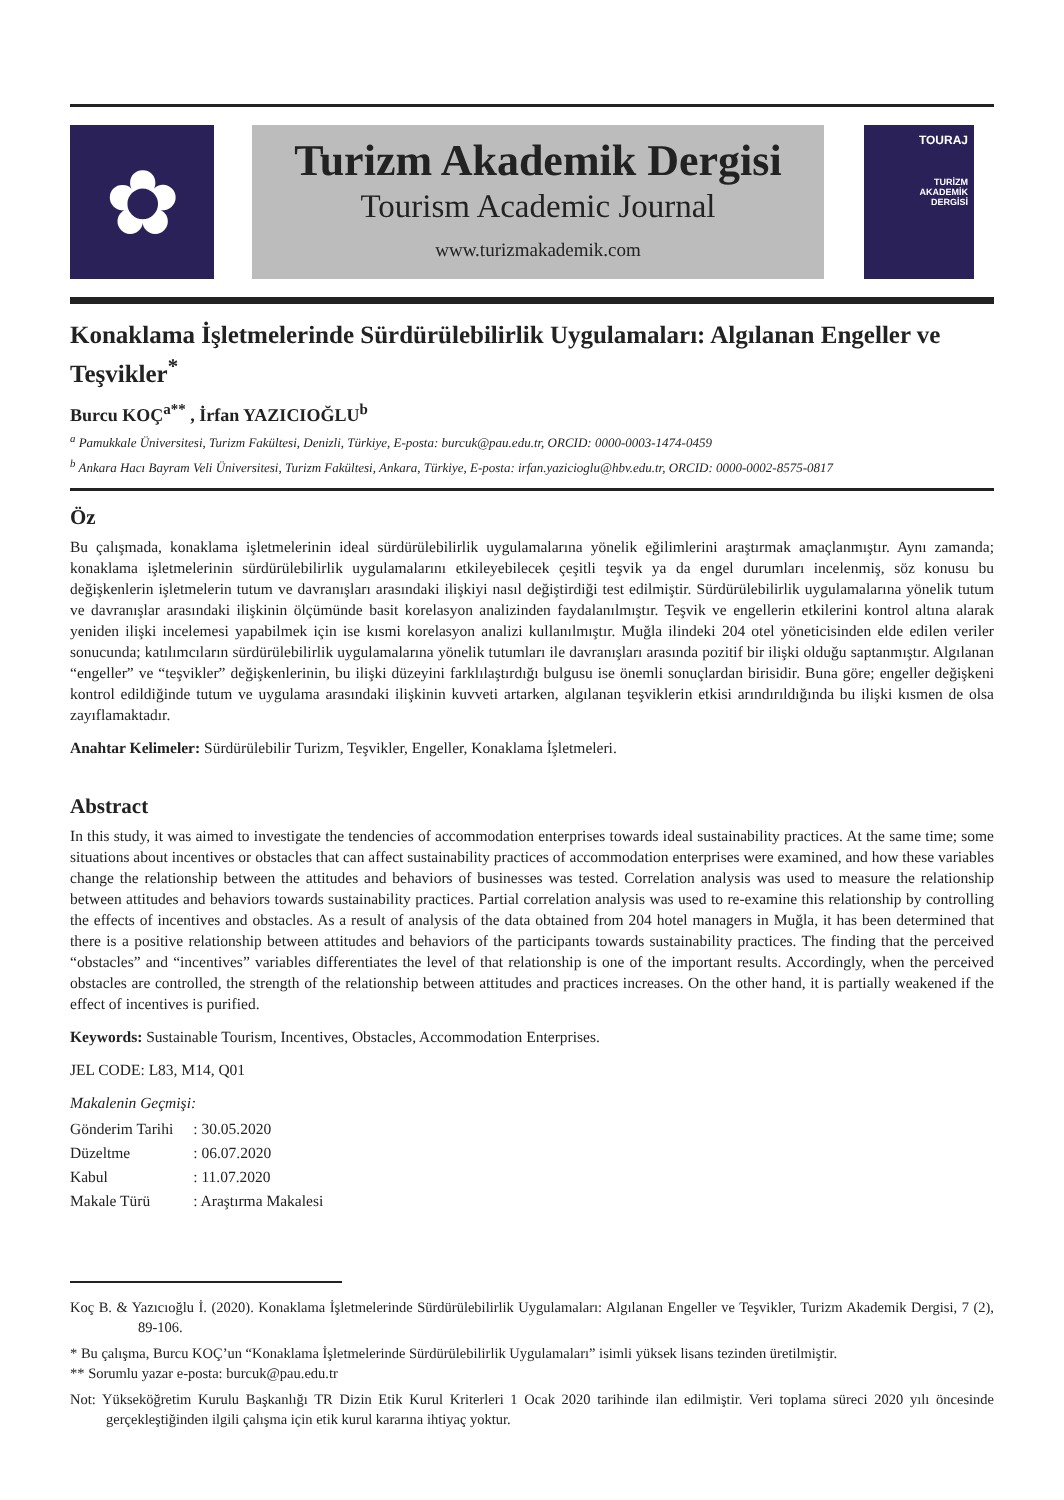✿
Turizm Akademik Dergisi
Tourism Academic Journal
www.turizmakademik.com
TOURAJ
TURİZM
AKADEMİK
DERGİSİ
Konaklama İşletmelerinde Sürdürülebilirlik Uygulamaları: Algılanan Engeller ve Teşvikler<sup>*</sup>
Burcu KOÇ<sup>a**</sup> , İrfan YAZICIOĞLU<sup>b</sup>
<sup>a</sup> Pamukkale Üniversitesi, Turizm Fakültesi, Denizli, Türkiye, E-posta: burcuk@pau.edu.tr, ORCID: 0000-0003-1474-0459
<sup>b</sup> Ankara Hacı Bayram Veli Üniversitesi, Turizm Fakültesi, Ankara, Türkiye, E-posta: irfan.yazicioglu@hbv.edu.tr, ORCID: 0000-0002-8575-0817
Öz
Bu çalışmada, konaklama işletmelerinin ideal sürdürülebilirlik uygulamalarına yönelik eğilimlerini araştırmak amaçlanmıştır. Aynı zamanda; konaklama işletmelerinin sürdürülebilirlik uygulamalarını etkileyebilecek çeşitli teşvik ya da engel durumları incelenmiş, söz konusu bu değişkenlerin işletmelerin tutum ve davranışları arasındaki ilişkiyi nasıl değiştirdiği test edilmiştir. Sürdürülebilirlik uygulamalarına yönelik tutum ve davranışlar arasındaki ilişkinin ölçümünde basit korelasyon analizinden faydalanılmıştır. Teşvik ve engellerin etkilerini kontrol altına alarak yeniden ilişki incelemesi yapabilmek için ise kısmi korelasyon analizi kullanılmıştır. Muğla ilindeki 204 otel yöneticisinden elde edilen veriler sonucunda; katılımcıların sürdürülebilirlik uygulamalarına yönelik tutumları ile davranışları arasında pozitif bir ilişki olduğu saptanmıştır. Algılanan “engeller” ve “teşvikler” değişkenlerinin, bu ilişki düzeyini farklılaştırdığı bulgusu ise önemli sonuçlardan birisidir. Buna göre; engeller değişkeni kontrol edildiğinde tutum ve uygulama arasındaki ilişkinin kuvveti artarken, algılanan teşviklerin etkisi arındırıldığında bu ilişki kısmen de olsa zayıflamaktadır.
Anahtar Kelimeler: Sürdürülebilir Turizm, Teşvikler, Engeller, Konaklama İşletmeleri.
Abstract
In this study, it was aimed to investigate the tendencies of accommodation enterprises towards ideal sustainability practices. At the same time; some situations about incentives or obstacles that can affect sustainability practices of accommodation enterprises were examined, and how these variables change the relationship between the attitudes and behaviors of businesses was tested. Correlation analysis was used to measure the relationship between attitudes and behaviors towards sustainability practices. Partial correlation analysis was used to re-examine this relationship by controlling the effects of incentives and obstacles. As a result of analysis of the data obtained from 204 hotel managers in Muğla, it has been determined that there is a positive relationship between attitudes and behaviors of the participants towards sustainability practices. The finding that the perceived “obstacles” and “incentives” variables differentiates the level of that relationship is one of the important results. Accordingly, when the perceived obstacles are controlled, the strength of the relationship between attitudes and practices increases. On the other hand, it is partially weakened if the effect of incentives is purified.
Keywords: Sustainable Tourism, Incentives, Obstacles, Accommodation Enterprises.
JEL CODE: L83, M14, Q01
Makalenin Geçmişi:
| Gönderim Tarihi | : 30.05.2020 |
| Düzeltme | : 06.07.2020 |
| Kabul | : 11.07.2020 |
| Makale Türü | : Araştırma Makalesi |
Koç B. & Yazıcıoğlu İ. (2020). Konaklama İşletmelerinde Sürdürülebilirlik Uygulamaları: Algılanan Engeller ve Teşvikler, Turizm Akademik Dergisi, 7 (2), 89-106.
* Bu çalışma, Burcu KOÇ’un “Konaklama İşletmelerinde Sürdürülebilirlik Uygulamaları” isimli yüksek lisans tezinden üretilmiştir.
** Sorumlu yazar e-posta: burcuk@pau.edu.tr
Not: Yükseköğretim Kurulu Başkanlığı TR Dizin Etik Kurul Kriterleri 1 Ocak 2020 tarihinde ilan edilmiştir. Veri toplama süreci 2020 yılı öncesinde gerçekleştiğinden ilgili çalışma için etik kurul kararına ihtiyaç yoktur.